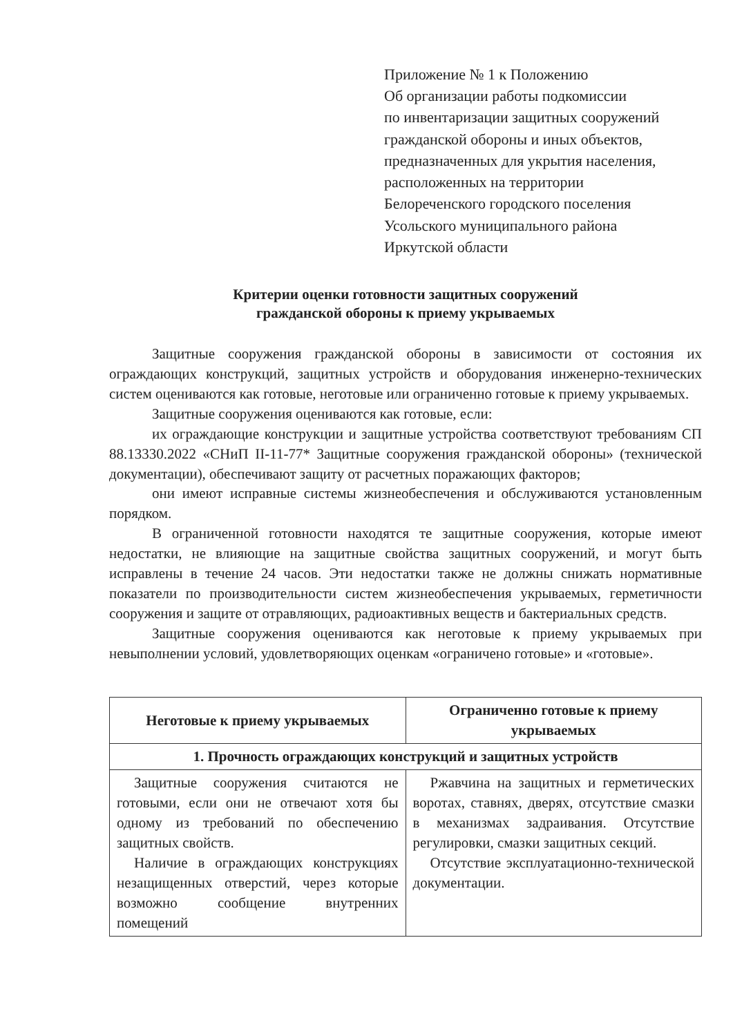Приложение № 1 к Положению
Об организации работы подкомиссии
по инвентаризации защитных сооружений
гражданской обороны и иных объектов,
предназначенных для укрытия населения,
расположенных на территории
Белореченского городского поселения
Усольского муниципального района
Иркутской области
Критерии оценки готовности защитных сооружений
гражданской обороны к приему укрываемых
Защитные сооружения гражданской обороны в зависимости от состояния их ограждающих конструкций, защитных устройств и оборудования инженерно-технических систем оцениваются как готовые, неготовые или ограниченно готовые к приему укрываемых.
Защитные сооружения оцениваются как готовые, если:
их ограждающие конструкции и защитные устройства соответствуют требованиям СП 88.13330.2022 «СНиП II-11-77* Защитные сооружения гражданской обороны» (технической документации), обеспечивают защиту от расчетных поражающих факторов;
они имеют исправные системы жизнеобеспечения и обслуживаются установленным порядком.
В ограниченной готовности находятся те защитные сооружения, которые имеют недостатки, не влияющие на защитные свойства защитных сооружений, и могут быть исправлены в течение 24 часов. Эти недостатки также не должны снижать нормативные показатели по производительности систем жизнеобеспечения укрываемых, герметичности сооружения и защите от отравляющих, радиоактивных веществ и бактериальных средств.
Защитные сооружения оцениваются как неготовые к приему укрываемых при невыполнении условий, удовлетворяющих оценкам «ограничено готовые» и «готовые».
| Неготовые к приему укрываемых | Ограниченно готовые к приему укрываемых |
| --- | --- |
| 1. Прочность ограждающих конструкций и защитных устройств | |
| Защитные сооружения считаются не готовыми, если они не отвечают хотя бы одному из требований по обеспечению защитных свойств. Наличие в ограждающих конструкциях незащищенных отверстий, через которые возможно сообщение внутренних помещений | Ржавчина на защитных и герметических воротах, ставнях, дверях, отсутствие смазки в механизмах задраивания. Отсутствие регулировки, смазки защитных секций. Отсутствие эксплуатационно-технической документации. |